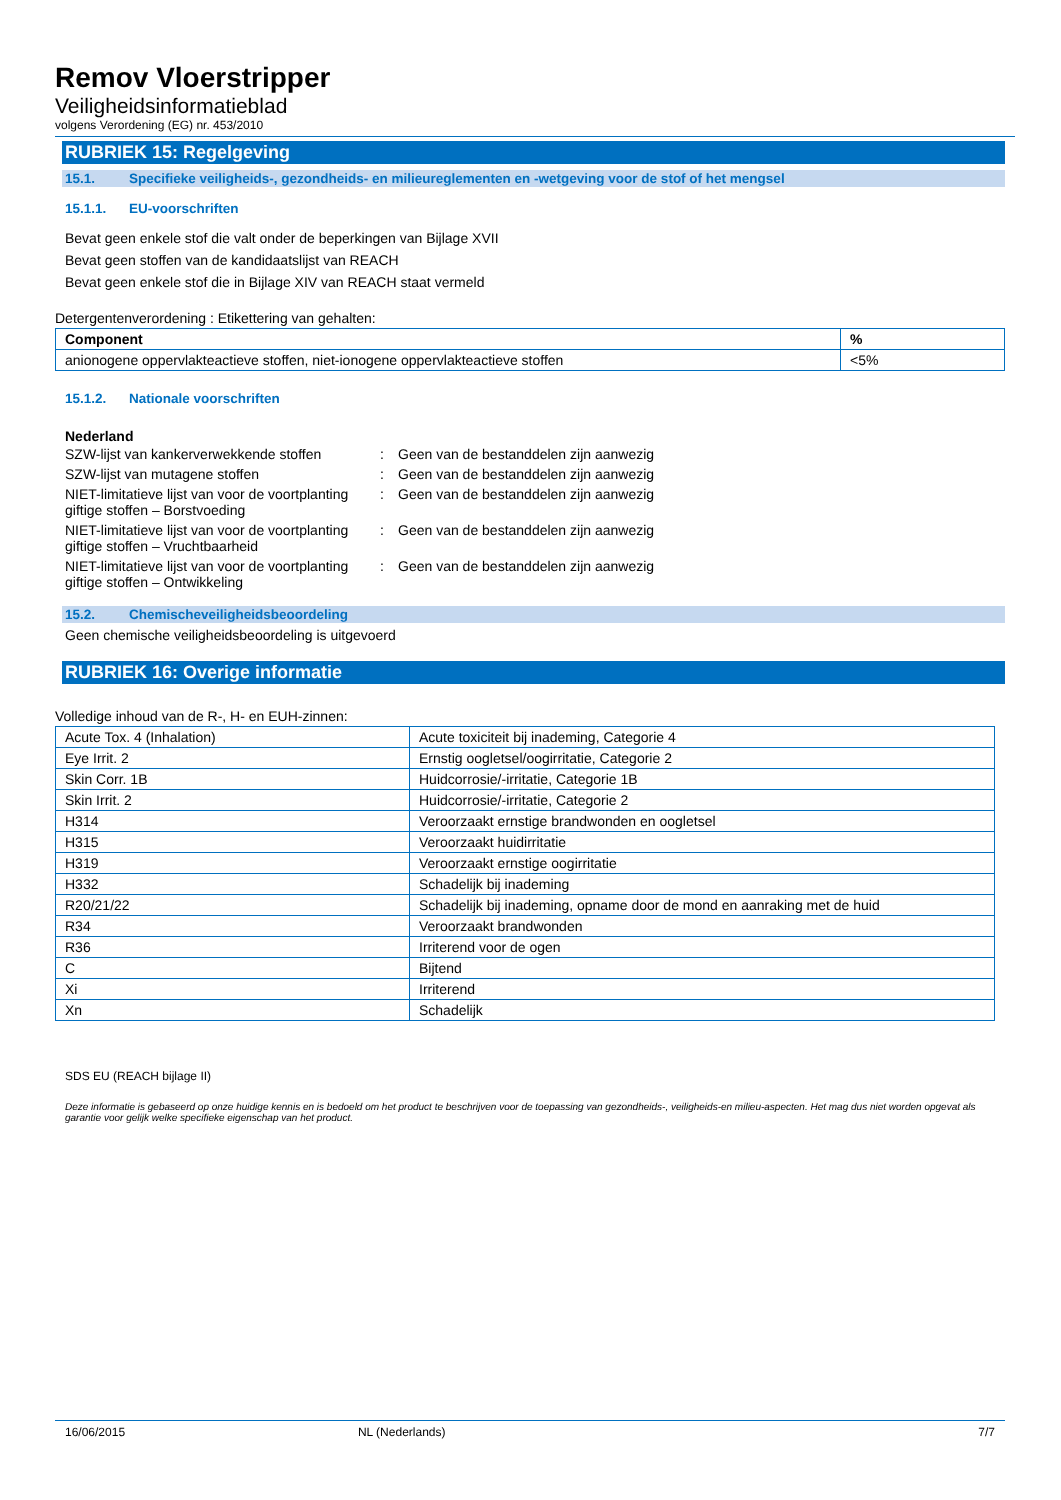Remov Vloerstripper
Veiligheidsinformatieblad
volgens Verordening (EG) nr. 453/2010
RUBRIEK 15: Regelgeving
15.1. Specifieke veiligheids-, gezondheids- en milieureglementen en -wetgeving voor de stof of het mengsel
15.1.1. EU-voorschriften
Bevat geen enkele stof die valt onder de beperkingen van Bijlage XVII
Bevat geen stoffen van de kandidaatslijst van REACH
Bevat geen enkele stof die in Bijlage XIV van REACH staat vermeld
Detergentenverordening : Etikettering van gehalten:
| Component | % |
| --- | --- |
| anionogene oppervlakteactieve stoffen, niet-ionogene oppervlakteactieve stoffen | <5% |
15.1.2. Nationale voorschriften
Nederland
| SZW-lijst van kankerverwekkende stoffen | : | Geen van de bestanddelen zijn aanwezig |
| SZW-lijst van mutagene stoffen | : | Geen van de bestanddelen zijn aanwezig |
| NIET-limitatieve lijst van voor de voortplanting giftige stoffen – Borstvoeding | : | Geen van de bestanddelen zijn aanwezig |
| NIET-limitatieve lijst van voor de voortplanting giftige stoffen – Vruchtbaarheid | : | Geen van de bestanddelen zijn aanwezig |
| NIET-limitatieve lijst van voor de voortplanting giftige stoffen – Ontwikkeling | : | Geen van de bestanddelen zijn aanwezig |
15.2. Chemischeveiligheidsbeoordeling
Geen chemische veiligheidsbeoordeling is uitgevoerd
RUBRIEK 16: Overige informatie
Volledige inhoud van de R-, H- en EUH-zinnen:
| Acute Tox. 4 (Inhalation) | Acute toxiciteit bij inademing, Categorie 4 |
| Eye Irrit. 2 | Ernstig oogletsel/oogirritatie, Categorie 2 |
| Skin Corr. 1B | Huidcorrosie/-irritatie, Categorie 1B |
| Skin Irrit. 2 | Huidcorrosie/-irritatie, Categorie 2 |
| H314 | Veroorzaakt ernstige brandwonden en oogletsel |
| H315 | Veroorzaakt huidirritatie |
| H319 | Veroorzaakt ernstige oogirritatie |
| H332 | Schadelijk bij inademing |
| R20/21/22 | Schadelijk bij inademing, opname door de mond en aanraking met de huid |
| R34 | Veroorzaakt brandwonden |
| R36 | Irriterend voor de ogen |
| C | Bijtend |
| Xi | Irriterend |
| Xn | Schadelijk |
SDS EU (REACH bijlage II)
Deze informatie is gebaseerd op onze huidige kennis en is bedoeld om het product te beschrijven voor de toepassing van gezondheids-, veiligheids-en milieu-aspecten. Het mag dus niet worden opgevat als garantie voor gelijk welke specifieke eigenschap van het product.
16/06/2015 NL (Nederlands) 7/7